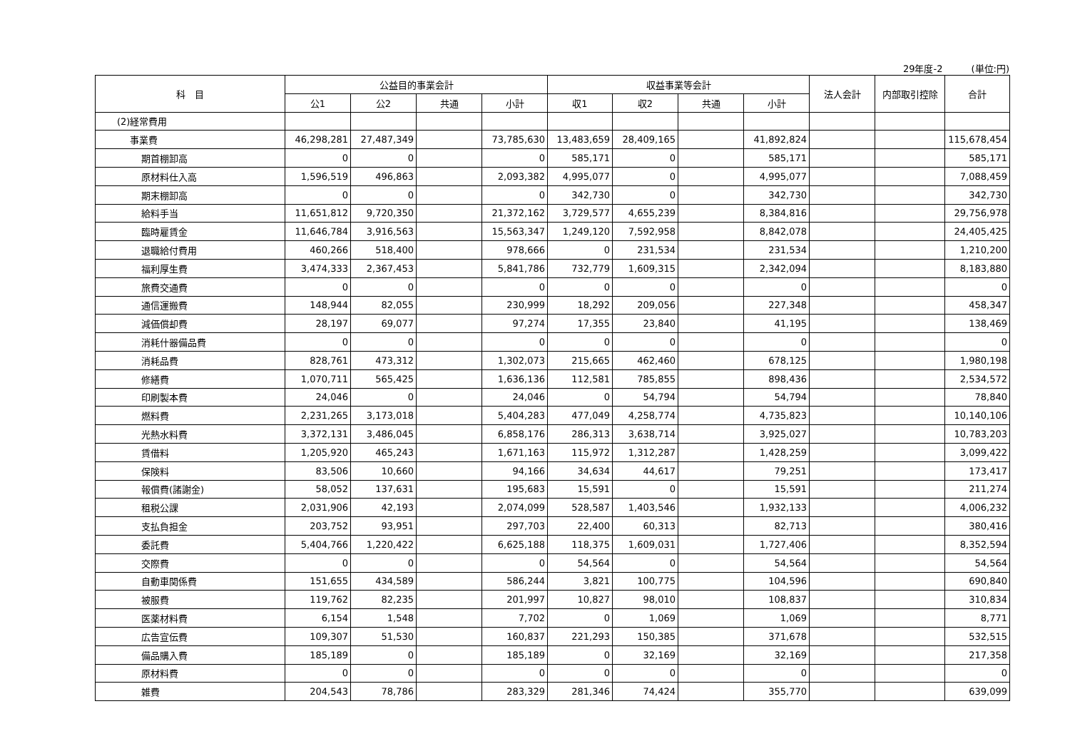29年度-2 (単位:円)
| 科 目 | 公益目的事業会計 | | | | 収益事業等会計 | | | | 法人会計 | 内部取引控除 | 合計 |
| --- | --- | --- | --- | --- | --- | --- | --- | --- | --- | --- | --- |
| | 公1 | 公2 | 共通 | 小計 | 収1 | 収2 | 共通 | 小計 | | | |
| (2)経常費用 | | | | | | | | | | | |
| 事業費 | 46,298,281 | 27,487,349 | | 73,785,630 | 13,483,659 | 28,409,165 | | 41,892,824 | | | 115,678,454 |
| 期首棚卸高 | 0 | 0 | | 0 | 585,171 | 0 | | 585,171 | | | 585,171 |
| 原材料仕入高 | 1,596,519 | 496,863 | | 2,093,382 | 4,995,077 | 0 | | 4,995,077 | | | 7,088,459 |
| 期末棚卸高 | 0 | 0 | | 0 | 342,730 | 0 | | 342,730 | | | 342,730 |
| 給料手当 | 11,651,812 | 9,720,350 | | 21,372,162 | 3,729,577 | 4,655,239 | | 8,384,816 | | | 29,756,978 |
| 臨時雇賃金 | 11,646,784 | 3,916,563 | | 15,563,347 | 1,249,120 | 7,592,958 | | 8,842,078 | | | 24,405,425 |
| 退職給付費用 | 460,266 | 518,400 | | 978,666 | 0 | 231,534 | | 231,534 | | | 1,210,200 |
| 福利厚生費 | 3,474,333 | 2,367,453 | | 5,841,786 | 732,779 | 1,609,315 | | 2,342,094 | | | 8,183,880 |
| 旅費交通費 | 0 | 0 | | 0 | 0 | 0 | | 0 | | | 0 |
| 通信運搬費 | 148,944 | 82,055 | | 230,999 | 18,292 | 209,056 | | 227,348 | | | 458,347 |
| 減価償却費 | 28,197 | 69,077 | | 97,274 | 17,355 | 23,840 | | 41,195 | | | 138,469 |
| 消耗什器備品費 | 0 | 0 | | 0 | 0 | 0 | | 0 | | | 0 |
| 消耗品費 | 828,761 | 473,312 | | 1,302,073 | 215,665 | 462,460 | | 678,125 | | | 1,980,198 |
| 修繕費 | 1,070,711 | 565,425 | | 1,636,136 | 112,581 | 785,855 | | 898,436 | | | 2,534,572 |
| 印刷製本費 | 24,046 | 0 | | 24,046 | 0 | 54,794 | | 54,794 | | | 78,840 |
| 燃料費 | 2,231,265 | 3,173,018 | | 5,404,283 | 477,049 | 4,258,774 | | 4,735,823 | | | 10,140,106 |
| 光熱水料費 | 3,372,131 | 3,486,045 | | 6,858,176 | 286,313 | 3,638,714 | | 3,925,027 | | | 10,783,203 |
| 賃借料 | 1,205,920 | 465,243 | | 1,671,163 | 115,972 | 1,312,287 | | 1,428,259 | | | 3,099,422 |
| 保険料 | 83,506 | 10,660 | | 94,166 | 34,634 | 44,617 | | 79,251 | | | 173,417 |
| 報償費(諸謝金) | 58,052 | 137,631 | | 195,683 | 15,591 | 0 | | 15,591 | | | 211,274 |
| 租税公課 | 2,031,906 | 42,193 | | 2,074,099 | 528,587 | 1,403,546 | | 1,932,133 | | | 4,006,232 |
| 支払負担金 | 203,752 | 93,951 | | 297,703 | 22,400 | 60,313 | | 82,713 | | | 380,416 |
| 委託費 | 5,404,766 | 1,220,422 | | 6,625,188 | 118,375 | 1,609,031 | | 1,727,406 | | | 8,352,594 |
| 交際費 | 0 | 0 | | 0 | 54,564 | 0 | | 54,564 | | | 54,564 |
| 自動車関係費 | 151,655 | 434,589 | | 586,244 | 3,821 | 100,775 | | 104,596 | | | 690,840 |
| 被服費 | 119,762 | 82,235 | | 201,997 | 10,827 | 98,010 | | 108,837 | | | 310,834 |
| 医薬材料費 | 6,154 | 1,548 | | 7,702 | 0 | 1,069 | | 1,069 | | | 8,771 |
| 広告宣伝費 | 109,307 | 51,530 | | 160,837 | 221,293 | 150,385 | | 371,678 | | | 532,515 |
| 備品購入費 | 185,189 | 0 | | 185,189 | 0 | 32,169 | | 32,169 | | | 217,358 |
| 原材料費 | 0 | 0 | | 0 | 0 | 0 | | 0 | | | 0 |
| 雑費 | 204,543 | 78,786 | | 283,329 | 281,346 | 74,424 | | 355,770 | | | 639,099 |